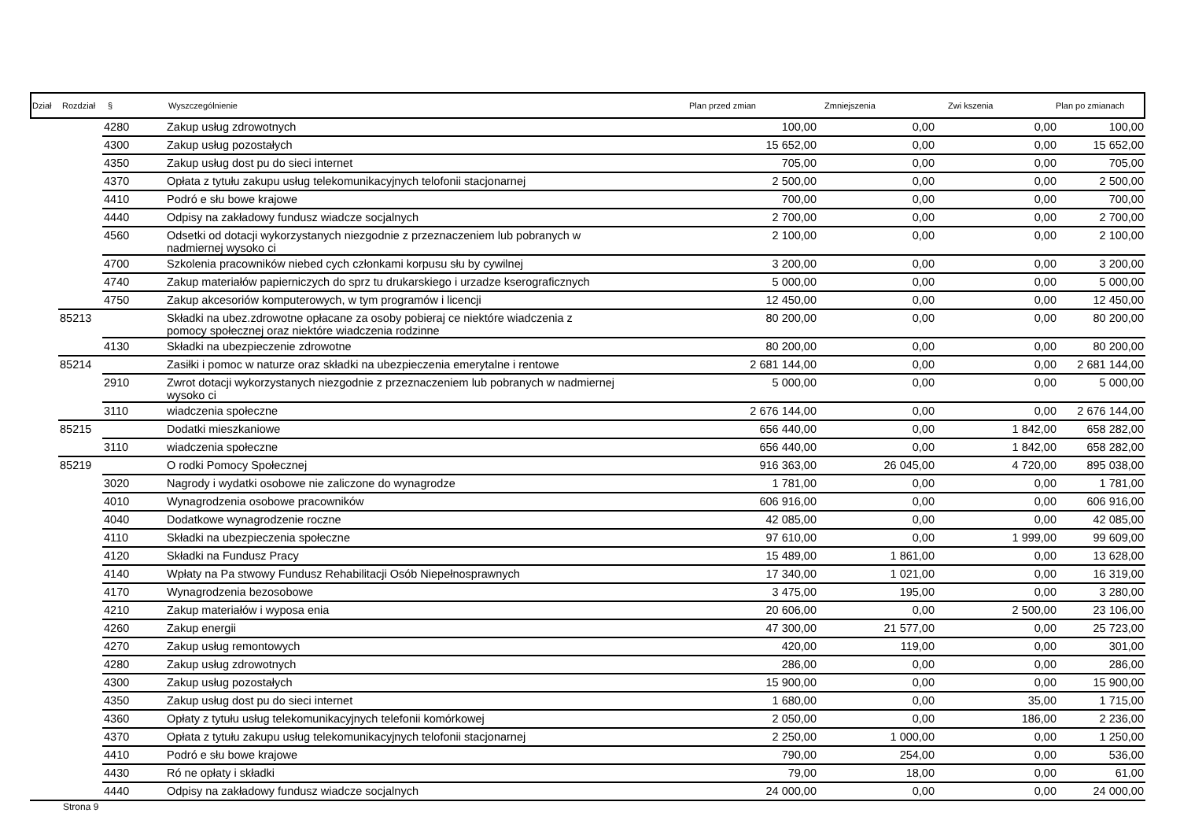| Dział | Rozdział | § | Wyszczególnienie | Plan przed zmian | Zmniejszenia | Zwi kszenia | Plan po zmianach |
| --- | --- | --- | --- | --- | --- | --- | --- |
| | | 4280 | Zakup usług zdrowotnych | 100,00 | 0,00 | 0,00 | 100,00 |
| | | 4300 | Zakup usług pozostałych | 15 652,00 | 0,00 | 0,00 | 15 652,00 |
| | | 4350 | Zakup usług dost pu do sieci internet | 705,00 | 0,00 | 0,00 | 705,00 |
| | | 4370 | Opłata z tytułu zakupu usług telekomunikacyjnych telofonii stacjonarnej | 2 500,00 | 0,00 | 0,00 | 2 500,00 |
| | | 4410 | Podró e słu bowe krajowe | 700,00 | 0,00 | 0,00 | 700,00 |
| | | 4440 | Odpisy na zakładowy fundusz wiadcze socjalnych | 2 700,00 | 0,00 | 0,00 | 2 700,00 |
| | | 4560 | Odsetki od dotacji wykorzystanych niezgodnie z przeznaczeniem lub pobranych w nadmiernej wysoko ci | 2 100,00 | 0,00 | 0,00 | 2 100,00 |
| | | 4700 | Szkolenia pracowników niebed cych członkami korpusu słu by cywilnej | 3 200,00 | 0,00 | 0,00 | 3 200,00 |
| | | 4740 | Zakup materiałów papierniczych do sprz tu drukarskiego i urzadze kserograficznych | 5 000,00 | 0,00 | 0,00 | 5 000,00 |
| | | 4750 | Zakup akcesoriów komputerowych, w tym programów i licencji | 12 450,00 | 0,00 | 0,00 | 12 450,00 |
| | 85213 | | Składki na ubez.zdrowotne opłacane za osoby pobieraj ce niektóre wiadczenia z pomocy społecznej oraz niektóre wiadczenia rodzinne | 80 200,00 | 0,00 | 0,00 | 80 200,00 |
| | | 4130 | Składki na ubezpieczenie zdrowotne | 80 200,00 | 0,00 | 0,00 | 80 200,00 |
| | 85214 | | Zasiłki i pomoc w naturze oraz składki na ubezpieczenia emerytalne i rentowe | 2 681 144,00 | 0,00 | 0,00 | 2 681 144,00 |
| | | 2910 | Zwrot dotacji wykorzystanych niezgodnie z przeznaczeniem lub pobranych w nadmiernej wysoko ci | 5 000,00 | 0,00 | 0,00 | 5 000,00 |
| | | 3110 | wiadczenia społeczne | 2 676 144,00 | 0,00 | 0,00 | 2 676 144,00 |
| | 85215 | | Dodatki mieszkaniowe | 656 440,00 | 0,00 | 1 842,00 | 658 282,00 |
| | | 3110 | wiadczenia społeczne | 656 440,00 | 0,00 | 1 842,00 | 658 282,00 |
| | 85219 | | O rodki Pomocy Społecznej | 916 363,00 | 26 045,00 | 4 720,00 | 895 038,00 |
| | | 3020 | Nagrody i wydatki osobowe nie zaliczone do wynagrodze | 1 781,00 | 0,00 | 0,00 | 1 781,00 |
| | | 4010 | Wynagrodzenia osobowe pracowników | 606 916,00 | 0,00 | 0,00 | 606 916,00 |
| | | 4040 | Dodatkowe wynagrodzenie roczne | 42 085,00 | 0,00 | 0,00 | 42 085,00 |
| | | 4110 | Składki na ubezpieczenia społeczne | 97 610,00 | 0,00 | 1 999,00 | 99 609,00 |
| | | 4120 | Składki na Fundusz Pracy | 15 489,00 | 1 861,00 | 0,00 | 13 628,00 |
| | | 4140 | Wpłaty na Pa stwowy Fundusz Rehabilitacji Osób Niepełnosprawnych | 17 340,00 | 1 021,00 | 0,00 | 16 319,00 |
| | | 4170 | Wynagrodzenia bezosobowe | 3 475,00 | 195,00 | 0,00 | 3 280,00 |
| | | 4210 | Zakup materiałów i wyposa enia | 20 606,00 | 0,00 | 2 500,00 | 23 106,00 |
| | | 4260 | Zakup energii | 47 300,00 | 21 577,00 | 0,00 | 25 723,00 |
| | | 4270 | Zakup usług remontowych | 420,00 | 119,00 | 0,00 | 301,00 |
| | | 4280 | Zakup usług zdrowotnych | 286,00 | 0,00 | 0,00 | 286,00 |
| | | 4300 | Zakup usług pozostałych | 15 900,00 | 0,00 | 0,00 | 15 900,00 |
| | | 4350 | Zakup usług dost pu do sieci internet | 1 680,00 | 0,00 | 35,00 | 1 715,00 |
| | | 4360 | Opłaty z tytułu usług telekomunikacyjnych telefonii komórkowej | 2 050,00 | 0,00 | 186,00 | 2 236,00 |
| | | 4370 | Opłata z tytułu zakupu usług telekomunikacyjnych telofonii stacjonarnej | 2 250,00 | 1 000,00 | 0,00 | 1 250,00 |
| | | 4410 | Podró e słu bowe krajowe | 790,00 | 254,00 | 0,00 | 536,00 |
| | | 4430 | Ró ne opłaty i składki | 79,00 | 18,00 | 0,00 | 61,00 |
| | | 4440 | Odpisy na zakładowy fundusz wiadcze socjalnych | 24 000,00 | 0,00 | 0,00 | 24 000,00 |
Strona 9